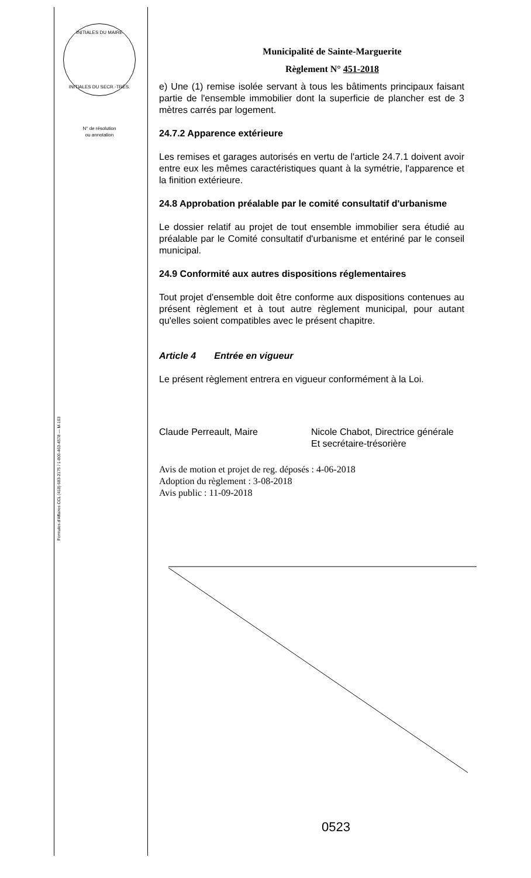INITIALES DU MAIRE
INITIALES DU SECR.-TRÉS.
N° de résolution
ou annotation
Formules d'Affaires CCL (418) 683-2175 / 1-800-463-4578 — M-103
Municipalité de Sainte-Marguerite
Règlement N° 451-2018
e) Une (1) remise isolée servant à tous les bâtiments principaux faisant partie de l'ensemble immobilier dont la superficie de plancher est de 3 mètres carrés par logement.
24.7.2 Apparence extérieure
Les remises et garages autorisés en vertu de l'article 24.7.1 doivent avoir entre eux les mêmes caractéristiques quant à la symétrie, l'apparence et la finition extérieure.
24.8 Approbation préalable par le comité consultatif d'urbanisme
Le dossier relatif au projet de tout ensemble immobilier sera étudié au préalable par le Comité consultatif d'urbanisme et entériné par le conseil municipal.
24.9 Conformité aux autres dispositions réglementaires
Tout projet d'ensemble doit être conforme aux dispositions contenues au présent règlement et à tout autre règlement municipal, pour autant qu'elles soient compatibles avec le présent chapitre.
Article 4 Entrée en vigueur
Le présent règlement entrera en vigueur conformément à la Loi.
Claude Perreault, Maire Nicole Chabot, Directrice générale
Et secrétaire-trésorière
Avis de motion et projet de reg. déposés : 4-06-2018
Adoption du règlement : 3-08-2018
Avis public : 11-09-2018
0523